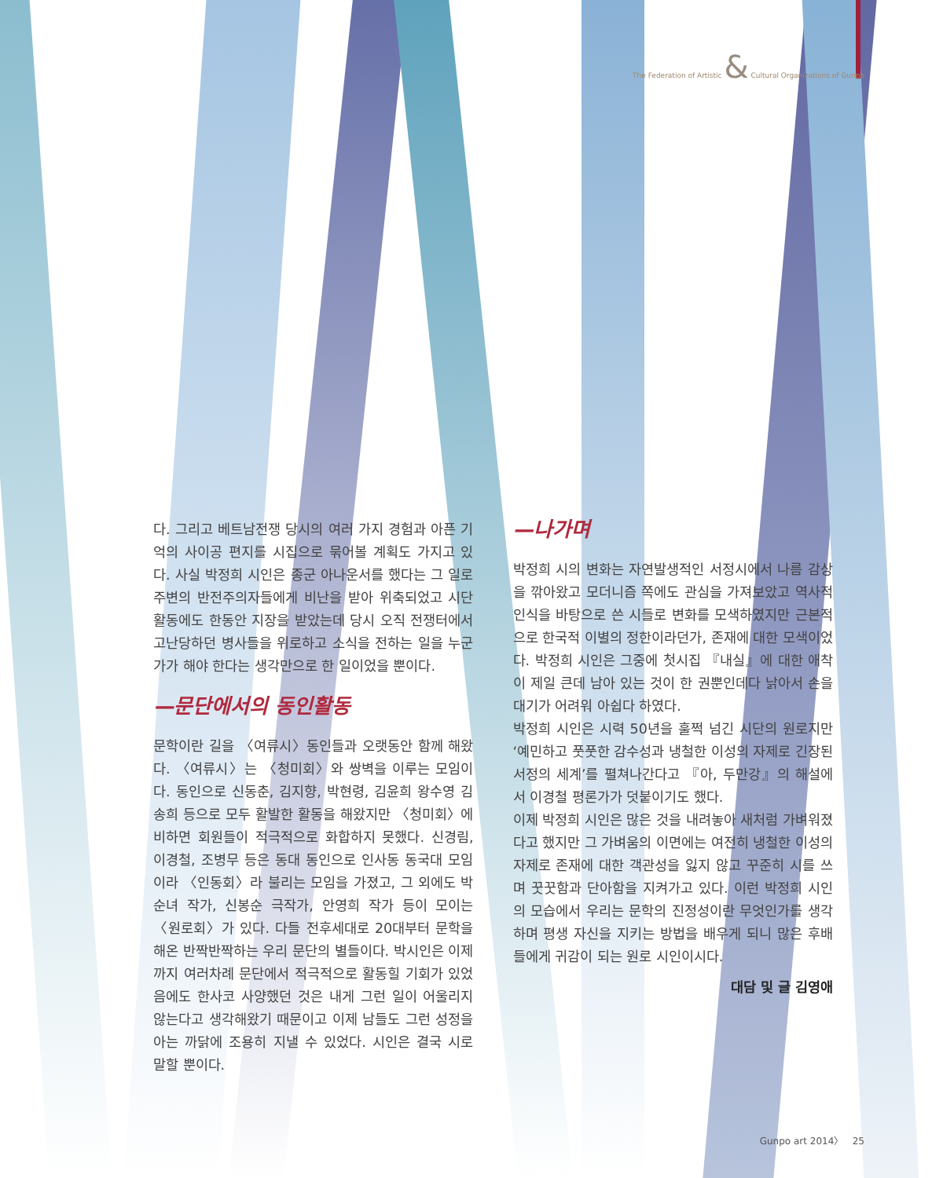The Federation of Artistic & Cultural Organizations of Gunpo
다. 그리고 베트남전쟁 당시의 여러 가지 경험과 아픈 기억의 사이공 편지를 시집으로 묶어볼 계획도 가지고 있다. 사실 박정희 시인은 종군 아나운서를 했다는 그 일로 주변의 반전주의자들에게 비난을 받아 위축되었고 시단활동에도 한동안 지장을 받았는데 당시 오직 전쟁터에서 고난당하던 병사들을 위로하고 소식을 전하는 일을 누군가가 해야 한다는 생각만으로 한 일이었을 뿐이다.
—문단에서의 동인활동
문학이란 길을 〈여류시〉동인들과 오랫동안 함께 해왔다. 〈여류시〉는 〈청미회〉와 쌍벽을 이루는 모임이다. 동인으로 신동춘, 김지향, 박현령, 김윤희 왕수영 김송희 등으로 모두 활발한 활동을 해왔지만 〈청미회〉에 비하면 회원들이 적극적으로 화합하지 못했다. 신경림, 이경철, 조병무 등은 동대 동인으로 인사동 동국대 모임이라 〈인동회〉라 불리는 모임을 가졌고, 그 외에도 박순녀 작가, 신봉순 극작가, 안영희 작가 등이 모이는 〈원로회〉가 있다. 다들 전후세대로 20대부터 문학을 해온 반짝반짝하는 우리 문단의 별들이다. 박시인은 이제까지 여러차례 문단에서 적극적으로 활동힐 기회가 있었음에도 한사코 사양했던 것은 내게 그런 일이 어울리지 않는다고 생각해왔기 때문이고 이제 남들도 그런 성정을 아는 까닭에 조용히 지낼 수 있었다. 시인은 결국 시로 말할 뿐이다.
—나가며
박정희 시의 변화는 자연발생적인 서정시에서 나름 감상을 깎아왔고 모더니즘 쪽에도 관심을 가져보았고 역사적 인식을 바탕으로 쓴 시들로 변화를 모색하였지만 근본적으로 한국적 이별의 정한이라던가, 존재에 대한 모색이었다. 박정희 시인은 그중에 첫시집 『내실』에 대한 애착이 제일 큰데 남아 있는 것이 한 권뿐인데다 낡아서 손을 대기가 어려워 아쉽다 하였다.
박정희 시인은 시력 50년을 훌쩍 넘긴 시단의 원로지만 ‘예민하고 풋풋한 감수성과 냉철한 이성의 자제로 긴장된 서정의 세계’를 펼쳐나간다고 『아, 두만강』의 해설에서 이경철 평론가가 덧붙이기도 했다.
이제 박정희 시인은 많은 것을 내려놓아 새처럼 가벼워졌다고 했지만 그 가벼움의 이면에는 여전히 냉철한 이성의 자제로 존재에 대한 객관성을 잃지 않고 꾸준히 시를 쓰며 꿋꿋함과 단아함을 지켜가고 있다. 이런 박정희 시인의 모습에서 우리는 문학의 진정성이란 무엇인가를 생각하며 평생 자신을 지키는 방법을 배우게 되니 많은 후배들에게 귀감이 되는 원로 시인이시다.
대담 및 글 김영애
Gunpo art 2014〉 25